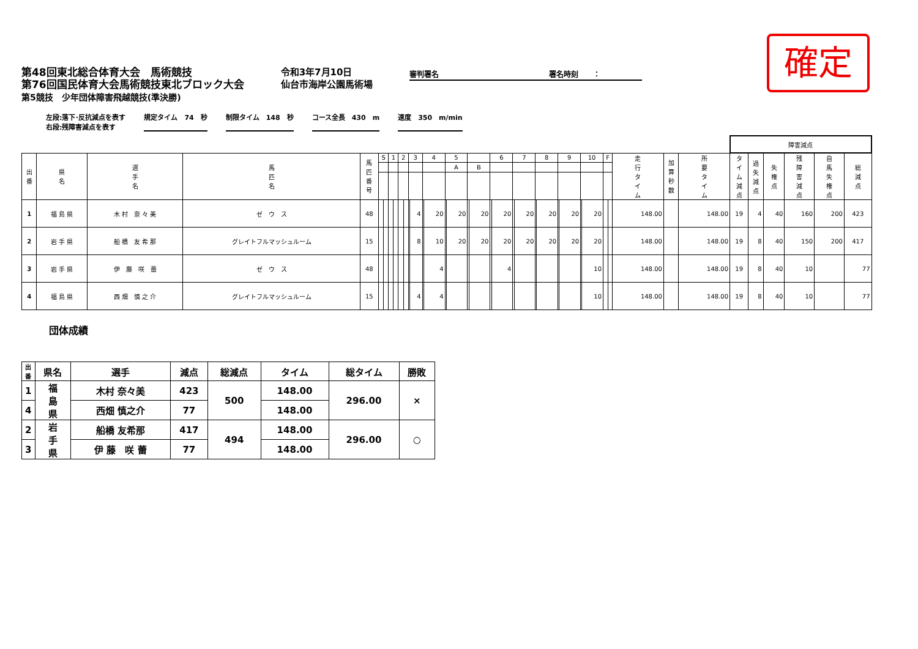確定
第48回東北総合体育大会　馬術競技
第76回国民体育大会馬術競技東北ブロック大会
第5競技　少年団体障害飛越競技(準決勝)
令和3年7月10日
仙台市海岸公園馬術場
審判署名　　　　　　　　　　　　　　　署名時刻　　：
左段:落下･反抗減点を表す
右段:残障害減点を表す
規定タイム　74　秒 制限タイム　148　秒 コース全長　430　m 速度　350　m/min
| | | | | | | | | | | | | | | | | | | | | | | | | | | | | | | | | | | 障害減点 | | | | | |
| --- | --- | --- | --- | --- | --- | --- | --- | --- | --- | --- | --- | --- | --- | --- | --- | --- | --- | --- | --- | --- | --- | --- | --- | --- | --- | --- | --- | --- | --- | --- | --- | --- | --- | --- | --- | --- | --- | --- | --- |
| 出 番 | 県 名 | 選 手 名 | 馬 匹 名 | 馬 匹 番 号 | S | | 1 | | 2 | | 3 | | 4 | | 5 | | | | 6 | | 7 | | 8 | | 9 | | 10 | | F | | 走 行 タ イ ム | 加 算 秒 数 | 所 要 タ イ ム | タ イ ム 減 点 | 過 失 減 点 | 失 権 点 | 残 障 害 減 点 | 自 馬 失 権 点 | 総 減 点 |
| | | | | | | | | | | | | | | | A | | B | | | | | | | | | | | | | | | | | | | | | | |
| 1 | 福 島 県 | 木 村 奈 々 美 | ゼ ウ ス | 48 | | | | | | | | 4 | | 20 | | 20 | | 20 | | 20 | | 20 | | 20 | | 20 | | 20 | | | 148.00 | | 148.00 | 19 | 4 | 40 | 160 | 200 | 423 |
| 2 | 岩 手 県 | 船 橋 友 希 那 | グレイトフルマッシュルーム | 15 | | | | | | | | 8 | | 10 | | 20 | | 20 | | 20 | | 20 | | 20 | | 20 | | 20 | | | 148.00 | | 148.00 | 19 | 8 | 40 | 150 | 200 | 417 |
| 3 | 岩 手 県 | 伊 藤 咲 蕾 | ゼ ウ ス | 48 | | | | | | | | | | 4 | | | | | | 4 | | | | | | | | 10 | | | 148.00 | | 148.00 | 19 | 8 | 40 | 10 | | 77 |
| 4 | 福 島 県 | 西 畑 慎 之 介 | グレイトフルマッシュルーム | 15 | | | | | | | | 4 | | 4 | | | | | | | | | | | | | | 10 | | | 148.00 | | 148.00 | 19 | 8 | 40 | 10 | | 77 |
団体成績
| 出 番 | 県名 | 選手 | 減点 | 総減点 | タイム | 総タイム | 勝敗 |
| --- | --- | --- | --- | --- | --- | --- | --- |
| 1 | 福 島 県 | 木村 奈々美 | 423 | 500 | 148.00 | 296.00 | × |
| 4 | | 西畑 慎之介 | 77 | | 148.00 | | |
| 2 | 岩 手 県 | 船橋 友希那 | 417 | 494 | 148.00 | 296.00 | ○ |
| 3 | | 伊 藤 咲 蕾 | 77 | | 148.00 | | |